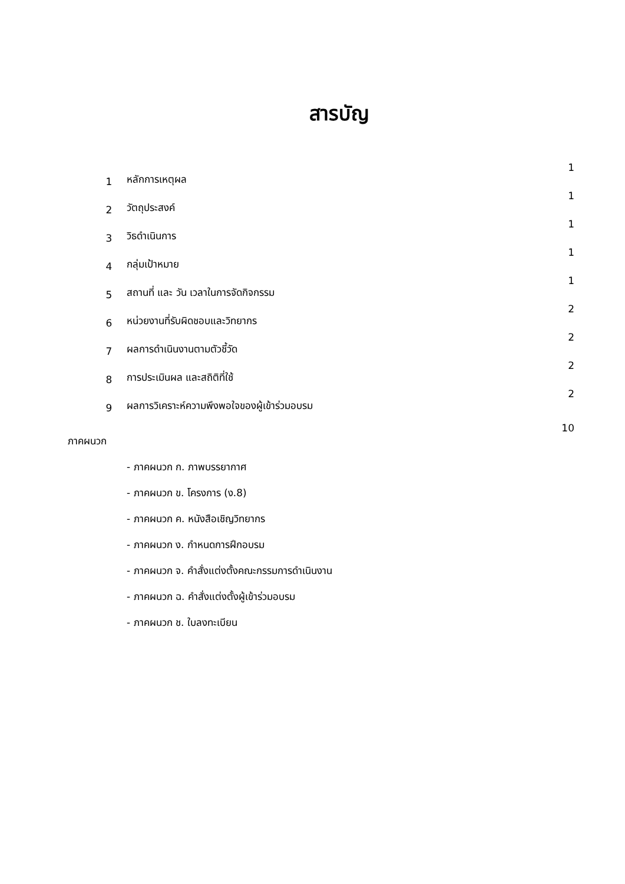สารบัญ
| 1 | หลักการเหตุผล | 1 |
| 2 | วัตถุประสงค์ | 1 |
| 3 | วิธดำเนินการ | 1 |
| 4 | กลุ่มเป้าหมาย | 1 |
| 5 | สถานที่ และ วัน เวลาในการจัดกิจกรรม | 1 |
| 6 | หน่วยงานที่รับผิดชอบและวิทยากร | 2 |
| 7 | ผลการดำเนินงานตามตัวชี้วัด | 2 |
| 8 | การประเมินผล และสถิติที่ใช้ | 2 |
| 9 | ผลการวิเคราะห์ความพึงพอใจของผู้เข้าร่วมอบรม | 2 |
| ภาคผนวก | | 10 |
| | - ภาคผนวก ก. ภาพบรรยากาศ | |
| | - ภาคผนวก ข. โครงการ (ง.8) | |
| | - ภาคผนวก ค. หนังสือเชิญวิทยากร | |
| | - ภาคผนวก ง. กำหนดการฝึกอบรม | |
| | - ภาคผนวก จ. คำสั่งแต่งตั้งคณะกรรมการดำเนินงาน | |
| | - ภาคผนวก ฉ. คำสั่งแต่งตั้งผู้เข้าร่วมอบรม | |
| | - ภาคผนวก ช. ใบลงทะเบียน | |